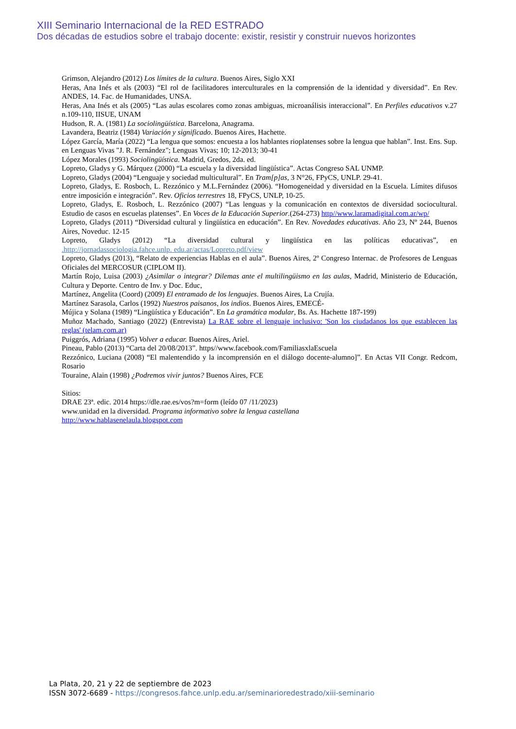XIII Seminario Internacional de la RED ESTRADO
Dos décadas de estudios sobre el trabajo docente: existir, resistir y construir nuevos horizontes
Grimson, Alejandro (2012) Los límites de la cultura. Buenos Aires, Siglo XXI
Heras, Ana Inés et als (2003) “El rol de facilitadores interculturales en la comprensión de la identidad y diversidad”. En Rev. ANDES, 14. Fac. de Humanidades, UNSA.
Heras, Ana Inés et als (2005) “Las aulas escolares como zonas ambiguas, microanálisis interaccional”. En Perfiles educativos v.27 n.109-110, IISUE, UNAM
Hudson, R. A. (1981) La sociolingüística. Barcelona, Anagrama.
Lavandera, Beatriz (1984) Variación y significado. Buenos Aires, Hachette.
López García, María (2022) “La lengua que somos: encuesta a los hablantes rioplatenses sobre la lengua que hablan”. Inst. Ens. Sup. en Lenguas Vivas "J. R. Fernández"; Lenguas Vivas; 10; 12-2013; 30-41
López Morales (1993) Sociolingüística. Madrid, Gredos, 2da. ed.
Lopreto, Gladys y G. Márquez (2000) “La escuela y la diversidad lingüística”. Actas Congreso SAL UNMP.
Lopreto, Gladys (2004) “Lenguaje y sociedad multicultural”. En Tram[p]as, 3 N°26, FPyCS, UNLP. 29-41.
Lopreto, Gladys, E. Rosboch, L. Rezzónico y M.L.Fernández (2006). “Homogeneidad y diversidad en la Escuela. Límites difusos entre imposición e integración”. Rev. Oficios terrestres 18, FPyCS, UNLP, 10-25.
Lopreto, Gladys, E. Rosboch, L. Rezzónico (2007) “Las lenguas y la comunicación en contextos de diversidad sociocultural. Estudio de casos en escuelas platenses”. En Voces de la Educación Superior.(264-273) http//www.laramadigital.com.ar/wp/
Lopreto, Gladys (2011) “Diversidad cultural y lingüística en educación”. En Rev. Novedades educativas. Año 23, Nº 244, Buenos Aires, Noveduc. 12-15
Lopreto, Gladys (2012) “La diversidad cultural y lingüística en las políticas educativas”, en
.http://jornadassociologia.fahce.unlp. edu.ar/actas/Lopreto.pdf/view
Lopreto, Gladys (2013), “Relato de experiencias Hablas en el aula”. Buenos Aires, 2º Congreso Internac. de Profesores de Lenguas Oficiales del MERCOSUR (CIPLOM II).
Martín Rojo, Luisa (2003) ¿Asimilar o integrar? Dilemas ante el multilingüismo en las aulas, Madrid, Ministerio de Educación, Cultura y Deporte. Centro de Inv. y Doc. Educ,
Martínez, Angelita (Coord) (2009) El entramado de los lenguajes. Buenos Aires, La Crujía.
Martínez Sarasola, Carlos (1992) Nuestros paisanos, los indios. Buenos Aires, EMECÉ-
Mújica y Solana (1989) “Lingüística y Educación”. En La gramática modular, Bs. As. Hachette 187-199)
Muñoz Machado, Santiago (2022) (Entrevista) La RAE sobre el lenguaje inclusivo: 'Son los ciudadanos los que establecen las reglas' (telam.com.ar)
Puiggrós, Adriana (1995) Volver a educar. Buenos Aires, Ariel.
Pineau, Pablo (2013) “Carta del 20/08/2013”. https//www.facebook.com/FamiliasxlaEscuela
Rezzónico, Luciana (2008) “El malentendido y la incomprensión en el diálogo docente-alumno]”. En Actas VII Congr. Redcom, Rosario
Touraine, Alain (1998) ¿Podremos vivir juntos? Buenos Aires, FCE
Sitios:
DRAE 23ª. edic. 2014 https://dle.rae.es/vos?m=form (leído 07 /11/2023)
www.unidad en la diversidad. Programa informativo sobre la lengua castellana
http://www.hablasenelaula.blogspot.com
La Plata, 20, 21 y 22 de septiembre de 2023
ISSN 3072-6689 - https://congresos.fahce.unlp.edu.ar/seminarioredestrado/xiii-seminario